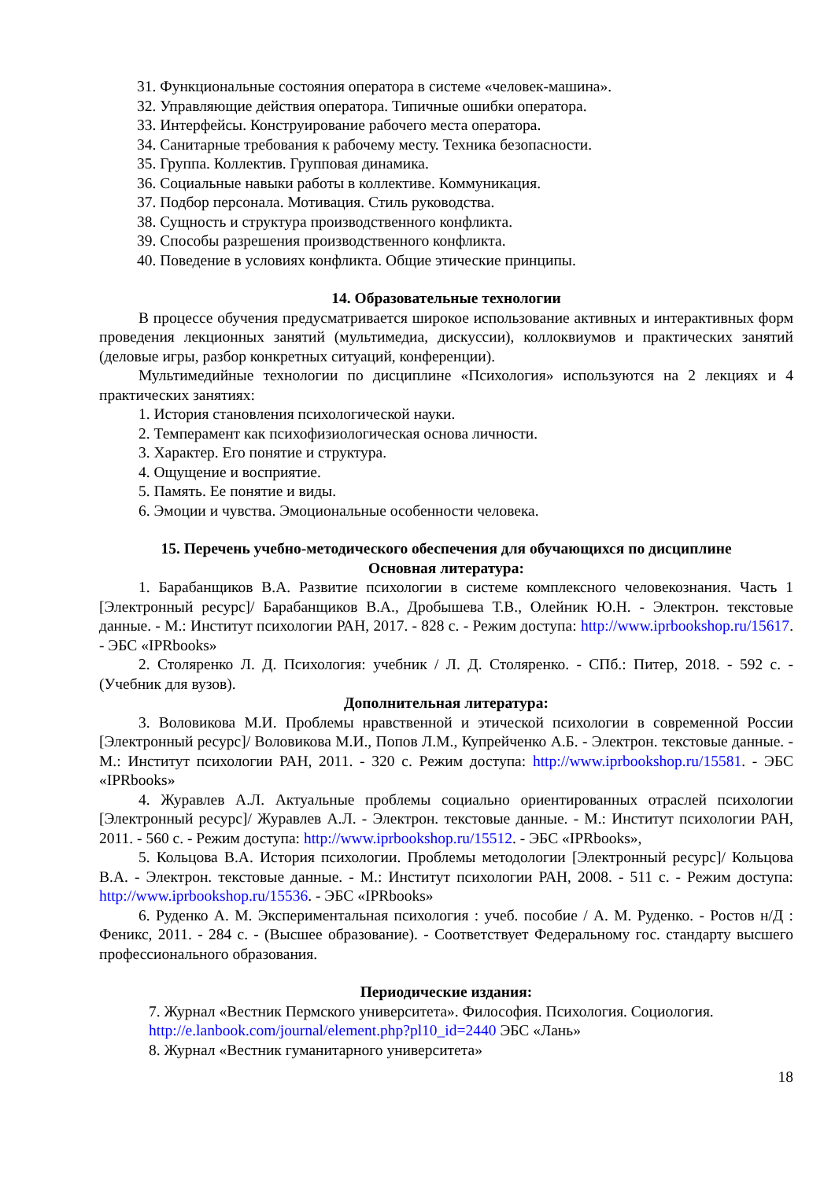31. Функциональные состояния оператора в системе «человек-машина».
32. Управляющие действия оператора. Типичные ошибки оператора.
33. Интерфейсы. Конструирование рабочего места оператора.
34. Санитарные требования к рабочему месту. Техника безопасности.
35. Группа. Коллектив. Групповая динамика.
36. Социальные навыки работы в коллективе. Коммуникация.
37. Подбор персонала. Мотивация. Стиль руководства.
38. Сущность и структура производственного конфликта.
39. Способы разрешения производственного конфликта.
40. Поведение в условиях конфликта. Общие этические принципы.
14. Образовательные технологии
В процессе обучения предусматривается широкое использование активных и интерактивных форм проведения лекционных занятий (мультимедиа, дискуссии), коллоквиумов и практических занятий (деловые игры, разбор конкретных ситуаций, конференции).
Мультимедийные технологии по дисциплине «Психология» используются на 2 лекциях и 4 практических занятиях:
1. История становления психологической науки.
2. Темперамент как психофизиологическая основа личности.
3. Характер. Его понятие и структура.
4. Ощущение и восприятие.
5. Память. Ее понятие и виды.
6. Эмоции и чувства. Эмоциональные особенности человека.
15. Перечень учебно-методического обеспечения для обучающихся по дисциплине
Основная литература:
1. Барабанщиков В.А. Развитие психологии в системе комплексного человекознания. Часть 1 [Электронный ресурс]/ Барабанщиков В.А., Дробышева Т.В., Олейник Ю.Н. - Электрон. текстовые данные. - М.: Институт психологии РАН, 2017. - 828 с. - Режим доступа: http://www.iprbookshop.ru/15617. - ЭБС «IPRbooks»
2. Столяренко Л. Д. Психология: учебник / Л. Д. Столяренко. - СПб.: Питер, 2018. - 592 с. - (Учебник для вузов).
Дополнительная литература:
3. Воловикова М.И. Проблемы нравственной и этической психологии в современной России [Электронный ресурс]/ Воловикова М.И., Попов Л.М., Купрейченко А.Б. - Электрон. текстовые данные. - М.: Институт психологии РАН, 2011. - 320 с. Режим доступа: http://www.iprbookshop.ru/15581. - ЭБС «IPRbooks»
4. Журавлев А.Л. Актуальные проблемы социально ориентированных отраслей психологии [Электронный ресурс]/ Журавлев А.Л. - Электрон. текстовые данные. - М.: Институт психологии РАН, 2011. - 560 с. - Режим доступа: http://www.iprbookshop.ru/15512. - ЭБС «IPRbooks»,
5. Кольцова В.А. История психологии. Проблемы методологии [Электронный ресурс]/ Кольцова В.А. - Электрон. текстовые данные. - М.: Институт психологии РАН, 2008. - 511 с. - Режим доступа: http://www.iprbookshop.ru/15536. - ЭБС «IPRbooks»
6. Руденко А. М. Экспериментальная психология : учеб. пособие / А. М. Руденко. - Ростов н/Д : Феникс, 2011. - 284 с. - (Высшее образование). - Соответствует Федеральному гос. стандарту высшего профессионального образования.
Периодические издания:
7. Журнал «Вестник Пермского университета». Философия. Психология. Социология.
http://e.lanbook.com/journal/element.php?pl10_id=2440 ЭБС «Лань»
8. Журнал «Вестник гуманитарного университета»
18